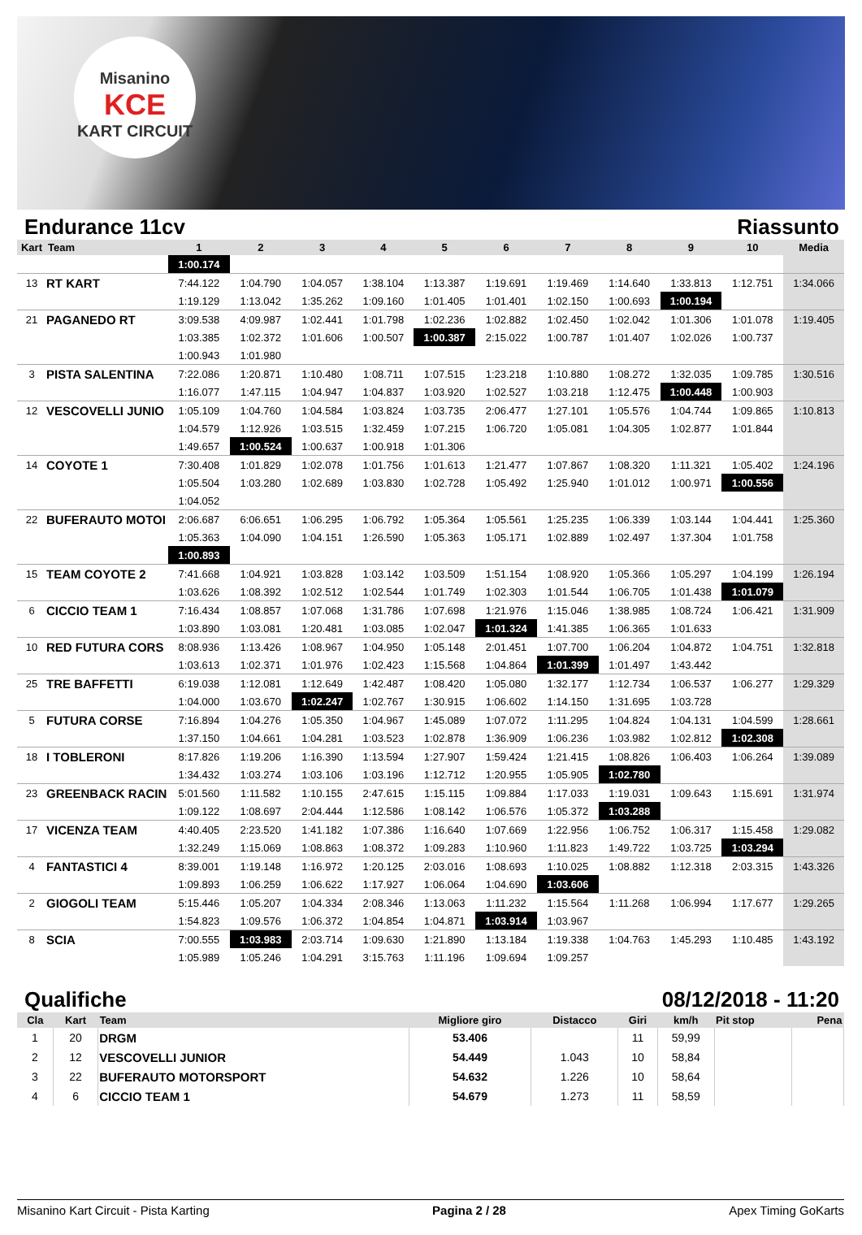Misanino
KCE
KART CIRCUIT
Endurance 11cv Riassunto
| Kart | Team | 1 | 2 | 3 | 4 | 5 | 6 | 7 | 8 | 9 | 10 | Media |
| --- | --- | --- | --- | --- | --- | --- | --- | --- | --- | --- | --- | --- |
| | | 1:00.174 | | | | | | | | | | |
| 13 | RT KART | 7:44.122 | 1:04.790 | 1:04.057 | 1:38.104 | 1:13.387 | 1:19.691 | 1:19.469 | 1:14.640 | 1:33.813 | 1:12.751 | 1:34.066 |
| | | 1:19.129 | 1:13.042 | 1:35.262 | 1:09.160 | 1:01.405 | 1:01.401 | 1:02.150 | 1:00.693 | 1:00.194 | | |
| 21 | PAGANEDO RT | 3:09.538 | 4:09.987 | 1:02.441 | 1:01.798 | 1:02.236 | 1:02.882 | 1:02.450 | 1:02.042 | 1:01.306 | 1:01.078 | 1:19.405 |
| | | 1:03.385 | 1:02.372 | 1:01.606 | 1:00.507 | 1:00.387 | 2:15.022 | 1:00.787 | 1:01.407 | 1:02.026 | 1:00.737 | |
| | | 1:00.943 | 1:01.980 | | | | | | | | | |
| 3 | PISTA SALENTINA | 7:22.086 | 1:20.871 | 1:10.480 | 1:08.711 | 1:07.515 | 1:23.218 | 1:10.880 | 1:08.272 | 1:32.035 | 1:09.785 | 1:30.516 |
| | | 1:16.077 | 1:47.115 | 1:04.947 | 1:04.837 | 1:03.920 | 1:02.527 | 1:03.218 | 1:12.475 | 1:00.448 | 1:00.903 | |
| 12 | VESCOVELLI JUNIO | 1:05.109 | 1:04.760 | 1:04.584 | 1:03.824 | 1:03.735 | 2:06.477 | 1:27.101 | 1:05.576 | 1:04.744 | 1:09.865 | 1:10.813 |
| | | 1:04.579 | 1:12.926 | 1:03.515 | 1:32.459 | 1:07.215 | 1:06.720 | 1:05.081 | 1:04.305 | 1:02.877 | 1:01.844 | |
| | | 1:49.657 | 1:00.524 | 1:00.637 | 1:00.918 | 1:01.306 | | | | | | |
| 14 | COYOTE 1 | 7:30.408 | 1:01.829 | 1:02.078 | 1:01.756 | 1:01.613 | 1:21.477 | 1:07.867 | 1:08.320 | 1:11.321 | 1:05.402 | 1:24.196 |
| | | 1:05.504 | 1:03.280 | 1:02.689 | 1:03.830 | 1:02.728 | 1:05.492 | 1:25.940 | 1:01.012 | 1:00.971 | 1:00.556 | |
| | | 1:04.052 | | | | | | | | | | |
| 22 | BUFERAUTO MOTOI | 2:06.687 | 6:06.651 | 1:06.295 | 1:06.792 | 1:05.364 | 1:05.561 | 1:25.235 | 1:06.339 | 1:03.144 | 1:04.441 | 1:25.360 |
| | | 1:05.363 | 1:04.090 | 1:04.151 | 1:26.590 | 1:05.363 | 1:05.171 | 1:02.889 | 1:02.497 | 1:37.304 | 1:01.758 | |
| | | 1:00.893 | | | | | | | | | | |
| 15 | TEAM COYOTE 2 | 7:41.668 | 1:04.921 | 1:03.828 | 1:03.142 | 1:03.509 | 1:51.154 | 1:08.920 | 1:05.366 | 1:05.297 | 1:04.199 | 1:26.194 |
| | | 1:03.626 | 1:08.392 | 1:02.512 | 1:02.544 | 1:01.749 | 1:02.303 | 1:01.544 | 1:06.705 | 1:01.438 | 1:01.079 | |
| 6 | CICCIO TEAM 1 | 7:16.434 | 1:08.857 | 1:07.068 | 1:31.786 | 1:07.698 | 1:21.976 | 1:15.046 | 1:38.985 | 1:08.724 | 1:06.421 | 1:31.909 |
| | | 1:03.890 | 1:03.081 | 1:20.481 | 1:03.085 | 1:02.047 | 1:01.324 | 1:41.385 | 1:06.365 | 1:01.633 | | |
| 10 | RED FUTURA CORS | 8:08.936 | 1:13.426 | 1:08.967 | 1:04.950 | 1:05.148 | 2:01.451 | 1:07.700 | 1:06.204 | 1:04.872 | 1:04.751 | 1:32.818 |
| | | 1:03.613 | 1:02.371 | 1:01.976 | 1:02.423 | 1:15.568 | 1:04.864 | 1:01.399 | 1:01.497 | 1:43.442 | | |
| 25 | TRE BAFFETTI | 6:19.038 | 1:12.081 | 1:12.649 | 1:42.487 | 1:08.420 | 1:05.080 | 1:32.177 | 1:12.734 | 1:06.537 | 1:06.277 | 1:29.329 |
| | | 1:04.000 | 1:03.670 | 1:02.247 | 1:02.767 | 1:30.915 | 1:06.602 | 1:14.150 | 1:31.695 | 1:03.728 | | |
| 5 | FUTURA CORSE | 7:16.894 | 1:04.276 | 1:05.350 | 1:04.967 | 1:45.089 | 1:07.072 | 1:11.295 | 1:04.824 | 1:04.131 | 1:04.599 | 1:28.661 |
| | | 1:37.150 | 1:04.661 | 1:04.281 | 1:03.523 | 1:02.878 | 1:36.909 | 1:06.236 | 1:03.982 | 1:02.812 | 1:02.308 | |
| 18 | I TOBLERONI | 8:17.826 | 1:19.206 | 1:16.390 | 1:13.594 | 1:27.907 | 1:59.424 | 1:21.415 | 1:08.826 | 1:06.403 | 1:06.264 | 1:39.089 |
| | | 1:34.432 | 1:03.274 | 1:03.106 | 1:03.196 | 1:12.712 | 1:20.955 | 1:05.905 | 1:02.780 | | | |
| 23 | GREENBACK RACIN | 5:01.560 | 1:11.582 | 1:10.155 | 2:47.615 | 1:15.115 | 1:09.884 | 1:17.033 | 1:19.031 | 1:09.643 | 1:15.691 | 1:31.974 |
| | | 1:09.122 | 1:08.697 | 2:04.444 | 1:12.586 | 1:08.142 | 1:06.576 | 1:05.372 | 1:03.288 | | | |
| 17 | VICENZA TEAM | 4:40.405 | 2:23.520 | 1:41.182 | 1:07.386 | 1:16.640 | 1:07.669 | 1:22.956 | 1:06.752 | 1:06.317 | 1:15.458 | 1:29.082 |
| | | 1:32.249 | 1:15.069 | 1:08.863 | 1:08.372 | 1:09.283 | 1:10.960 | 1:11.823 | 1:49.722 | 1:03.725 | 1:03.294 | |
| 4 | FANTASTICI 4 | 8:39.001 | 1:19.148 | 1:16.972 | 1:20.125 | 2:03.016 | 1:08.693 | 1:10.025 | 1:08.882 | 1:12.318 | 2:03.315 | 1:43.326 |
| | | 1:09.893 | 1:06.259 | 1:06.622 | 1:17.927 | 1:06.064 | 1:04.690 | 1:03.606 | | | | |
| 2 | GIOGOLI TEAM | 5:15.446 | 1:05.207 | 1:04.334 | 2:08.346 | 1:13.063 | 1:11.232 | 1:15.564 | 1:11.268 | 1:06.994 | 1:17.677 | 1:29.265 |
| | | 1:54.823 | 1:09.576 | 1:06.372 | 1:04.854 | 1:04.871 | 1:03.914 | 1:03.967 | | | | |
| 8 | SCIA | 7:00.555 | 1:03.983 | 2:03.714 | 1:09.630 | 1:21.890 | 1:13.184 | 1:19.338 | 1:04.763 | 1:45.293 | 1:10.485 | 1:43.192 |
| | | 1:05.989 | 1:05.246 | 1:04.291 | 3:15.763 | 1:11.196 | 1:09.694 | 1:09.257 | | | | |
Qualifiche 08/12/2018 - 11:20
| Cla | Kart | Team | Migliore giro | Distacco | Giri | km/h | Pit stop | Pena |
| --- | --- | --- | --- | --- | --- | --- | --- | --- |
| 1 | 20 | DRGM | 53.406 | | 11 | 59,99 | | |
| 2 | 12 | VESCOVELLI JUNIOR | 54.449 | 1.043 | 10 | 58,84 | | |
| 3 | 22 | BUFERAUTO MOTORSPORT | 54.632 | 1.226 | 10 | 58,64 | | |
| 4 | 6 | CICCIO TEAM 1 | 54.679 | 1.273 | 11 | 58,59 | | |
Misanino Kart Circuit - Pista Karting Pagina 2 / 28 Apex Timing GoKarts